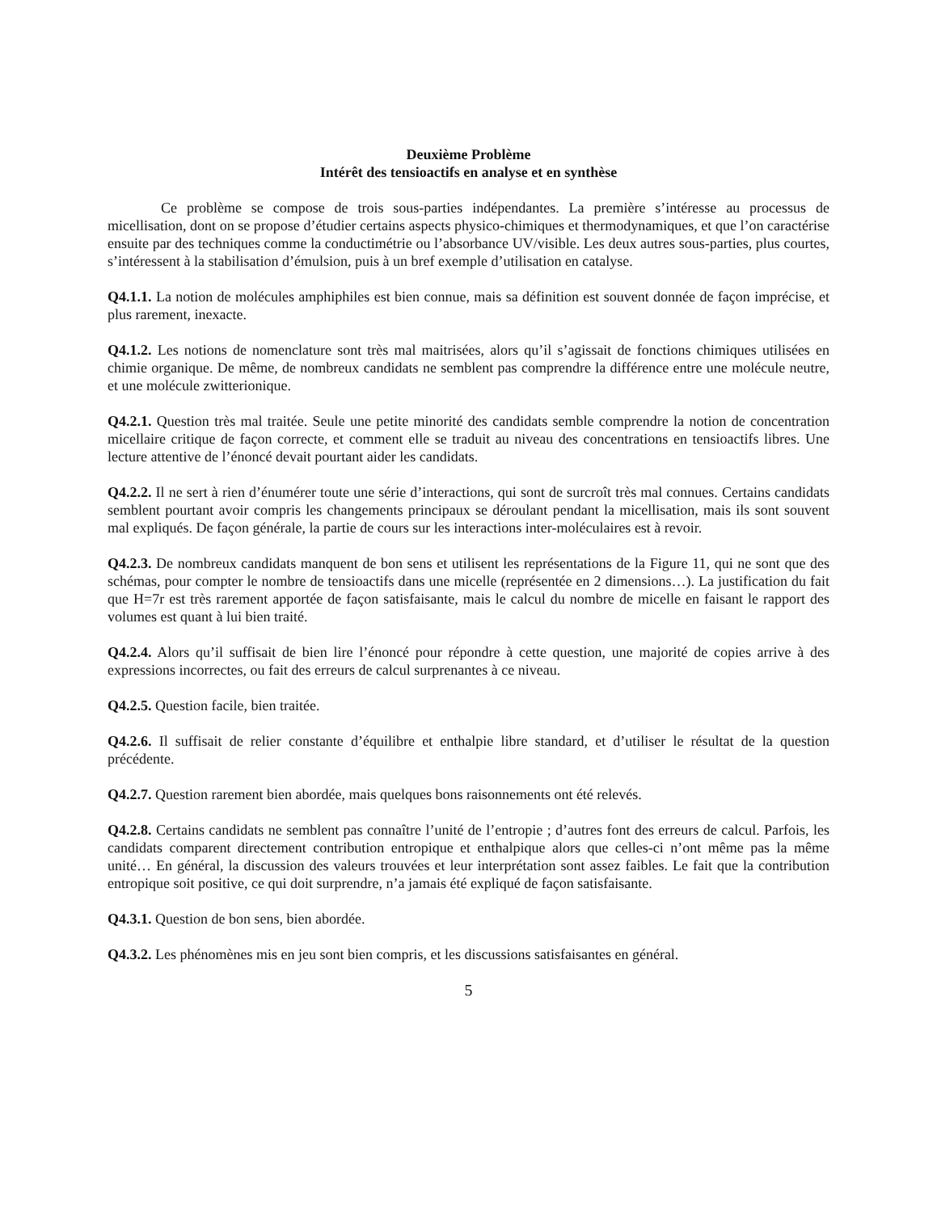Deuxième Problème
Intérêt des tensioactifs en analyse et en synthèse
Ce problème se compose de trois sous-parties indépendantes. La première s’intéresse au processus de micellisation, dont on se propose d’étudier certains aspects physico-chimiques et thermodynamiques, et que l’on caractérise ensuite par des techniques comme la conductimétrie ou l’absorbance UV/visible. Les deux autres sous-parties, plus courtes, s’intéressent à la stabilisation d’émulsion, puis à un bref exemple d’utilisation en catalyse.
Q4.1.1. La notion de molécules amphiphiles est bien connue, mais sa définition est souvent donnée de façon imprécise, et plus rarement, inexacte.
Q4.1.2. Les notions de nomenclature sont très mal maitrisées, alors qu’il s’agissait de fonctions chimiques utilisées en chimie organique. De même, de nombreux candidats ne semblent pas comprendre la différence entre une molécule neutre, et une molécule zwitterionique.
Q4.2.1. Question très mal traitée. Seule une petite minorité des candidats semble comprendre la notion de concentration micellaire critique de façon correcte, et comment elle se traduit au niveau des concentrations en tensioactifs libres. Une lecture attentive de l’énoncé devait pourtant aider les candidats.
Q4.2.2. Il ne sert à rien d’énumérer toute une série d’interactions, qui sont de surcroît très mal connues. Certains candidats semblent pourtant avoir compris les changements principaux se déroulant pendant la micellisation, mais ils sont souvent mal expliqués. De façon générale, la partie de cours sur les interactions inter-moléculaires est à revoir.
Q4.2.3. De nombreux candidats manquent de bon sens et utilisent les représentations de la Figure 11, qui ne sont que des schémas, pour compter le nombre de tensioactifs dans une micelle (représentée en 2 dimensions…). La justification du fait que H=7r est très rarement apportée de façon satisfaisante, mais le calcul du nombre de micelle en faisant le rapport des volumes est quant à lui bien traité.
Q4.2.4. Alors qu’il suffisait de bien lire l’énoncé pour répondre à cette question, une majorité de copies arrive à des expressions incorrectes, ou fait des erreurs de calcul surprenantes à ce niveau.
Q4.2.5. Question facile, bien traitée.
Q4.2.6. Il suffisait de relier constante d’équilibre et enthalpie libre standard, et d’utiliser le résultat de la question précédente.
Q4.2.7. Question rarement bien abordée, mais quelques bons raisonnements ont été relevés.
Q4.2.8. Certains candidats ne semblent pas connaître l’unité de l’entropie ; d’autres font des erreurs de calcul. Parfois, les candidats comparent directement contribution entropique et enthalpique alors que celles-ci n’ont même pas la même unité… En général, la discussion des valeurs trouvées et leur interprétation sont assez faibles. Le fait que la contribution entropique soit positive, ce qui doit surprendre, n’a jamais été expliqué de façon satisfaisante.
Q4.3.1. Question de bon sens, bien abordée.
Q4.3.2. Les phénomènes mis en jeu sont bien compris, et les discussions satisfaisantes en général.
5